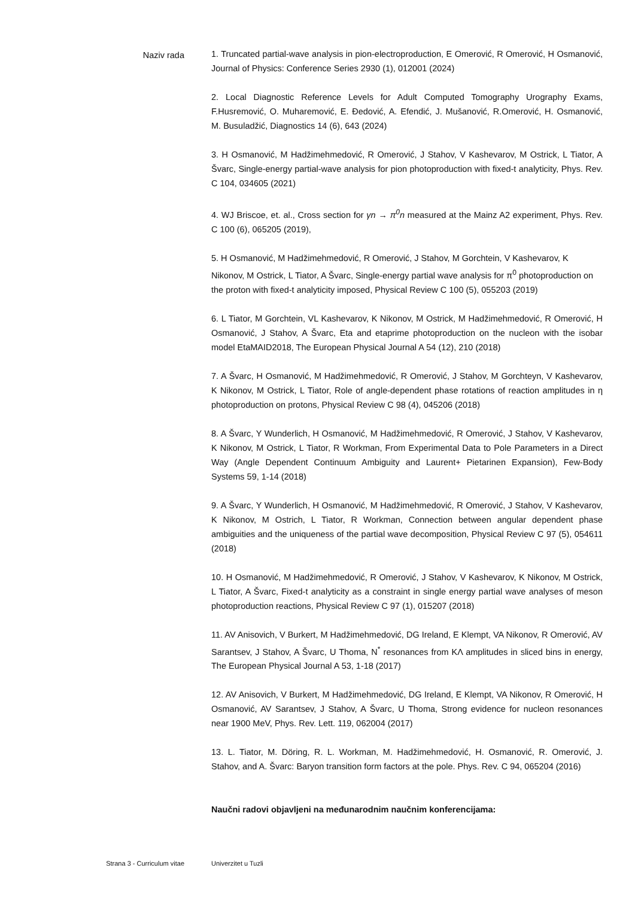Naziv rada
1. Truncated partial-wave analysis in pion-electroproduction, E Omerović, R Omerović, H Osmanović, Journal of Physics: Conference Series 2930 (1), 012001 (2024)
2. Local Diagnostic Reference Levels for Adult Computed Tomography Urography Exams, F.Husremović, O. Muharemović, E. Đedović, A. Efendić, J. Mušanović, R.Omerović, H. Osmanović, M. Busuladžić, Diagnostics 14 (6), 643 (2024)
3. H Osmanović, M Hadžimehmedović, R Omerović, J Stahov, V Kashevarov, M Ostrick, L Tiator, A Švarc, Single-energy partial-wave analysis for pion photoproduction with fixed-t analyticity, Phys. Rev. C 104, 034605 (2021)
4. WJ Briscoe, et. al., Cross section for γn → π<sup>0</sup>n measured at the Mainz A2 experiment, Phys. Rev. C 100 (6), 065205 (2019),
5. H Osmanović, M Hadžimehmedović, R Omerović, J Stahov, M Gorchtein, V Kashevarov, K Nikonov, M Ostrick, L Tiator, A Švarc, Single-energy partial wave analysis for π<sup>0</sup> photoproduction on the proton with fixed-t analyticity imposed, Physical Review C 100 (5), 055203 (2019)
6. L Tiator, M Gorchtein, VL Kashevarov, K Nikonov, M Ostrick, M Hadžimehmedović, R Omerović, H Osmanović, J Stahov, A Švarc, Eta and etaprime photoproduction on the nucleon with the isobar model EtaMAID2018, The European Physical Journal A 54 (12), 210 (2018)
7. A Švarc, H Osmanović, M Hadžimehmedović, R Omerović, J Stahov, M Gorchteyn, V Kashevarov, K Nikonov, M Ostrick, L Tiator, Role of angle-dependent phase rotations of reaction amplitudes in η photoproduction on protons, Physical Review C 98 (4), 045206 (2018)
8. A Švarc, Y Wunderlich, H Osmanović, M Hadžimehmedović, R Omerović, J Stahov, V Kashevarov, K Nikonov, M Ostrick, L Tiator, R Workman, From Experimental Data to Pole Parameters in a Direct Way (Angle Dependent Continuum Ambiguity and Laurent+ Pietarinen Expansion), Few-Body Systems 59, 1-14 (2018)
9. A Švarc, Y Wunderlich, H Osmanović, M Hadžimehmedović, R Omerović, J Stahov, V Kashevarov, K Nikonov, M Ostrich, L Tiator, R Workman, Connection between angular dependent phase ambiguities and the uniqueness of the partial wave decomposition, Physical Review C 97 (5), 054611 (2018)
10. H Osmanović, M Hadžimehmedović, R Omerović, J Stahov, V Kashevarov, K Nikonov, M Ostrick, L Tiator, A Švarc, Fixed-t analyticity as a constraint in single energy partial wave analyses of meson photoproduction reactions, Physical Review C 97 (1), 015207 (2018)
11. AV Anisovich, V Burkert, M Hadžimehmedović, DG Ireland, E Klempt, VA Nikonov, R Omerović, AV Sarantsev, J Stahov, A Švarc, U Thoma, N<sup>*</sup> resonances from KΛ amplitudes in sliced bins in energy, The European Physical Journal A 53, 1-18 (2017)
12. AV Anisovich, V Burkert, M Hadžimehmedović, DG Ireland, E Klempt, VA Nikonov, R Omerović, H Osmanović, AV Sarantsev, J Stahov, A Švarc, U Thoma, Strong evidence for nucleon resonances near 1900 MeV, Phys. Rev. Lett. 119, 062004 (2017)
13. L. Tiator, M. Döring, R. L. Workman, M. Hadžimehmedović, H. Osmanović, R. Omerović, J. Stahov, and A. Švarc: Baryon transition form factors at the pole. Phys. Rev. C 94, 065204 (2016)
Naučni radovi objavljeni na međunarodnim naučnim konferencijama:
Strana 3 - Curriculum vitae Univerzitet u Tuzli